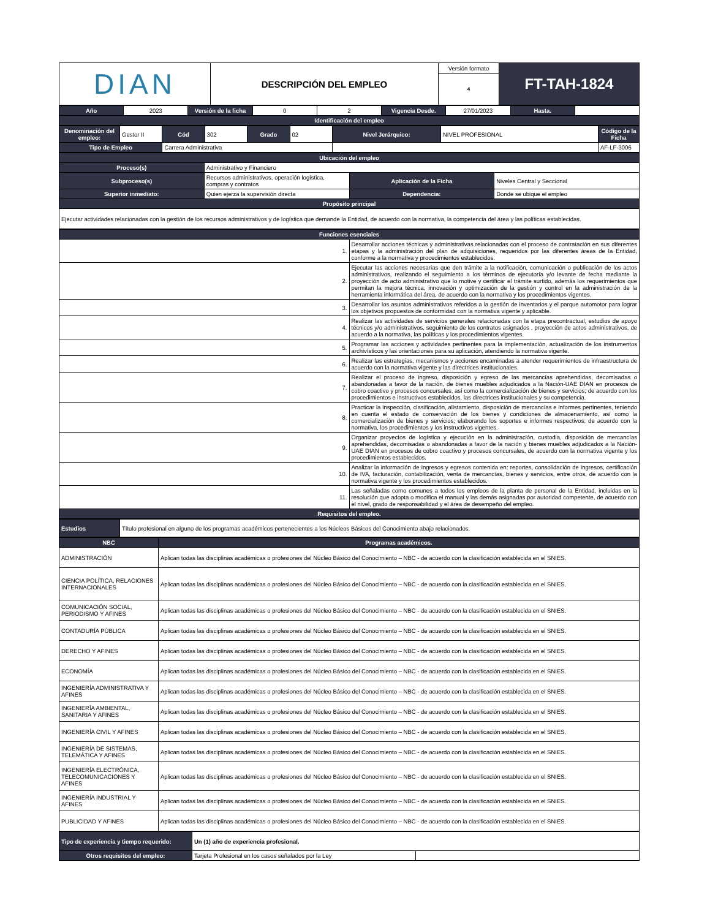| DIAN | DESCRIPCIÓN DEL EMPLEO | Versión formato | FT-TAH-1824 |
| | | 4 | |
| Año | 2023 | Versión de la ficha | 0 | 2 | Vigencia Desde. | 27/01/2023 | Hasta. | |
| Identificación del empleo | | | | | | | | |
| Denominación del empleo: | Gestor II | Cód | 302 | Grado | 02 | Nivel Jerárquico: | NIVEL PROFESIONAL | Código de la Ficha |
| Tipo de Empleo | | Carrera Administrativa | | | | | | AF-LF-3006 |
| Ubicación del empleo | | | |
| Proceso(s) | Administrativo y Financiero | | |
| Subproceso(s) | Recursos administrativos, operación logística, compras y contratos | Aplicación de la Ficha | Niveles Central y Seccional |
| Superior inmediato: | Quien ejerza la supervisión directa | Dependencia: | Donde se ubique el empleo |
| Propósito principal | | | |
| Ejecutar actividades relacionadas con la gestión de los recursos administrativos y de logística que demande la Entidad, de acuerdo con la normativa, la competencia del área y las políticas establecidas. | | | |
| Funciones esenciales | |
| 1. | Desarrollar acciones técnicas y administrativas relacionadas con el proceso de contratación en sus diferentes etapas y la administración del plan de adquisiciones, requeridos por las diferentes áreas de la Entidad, conforme a la normativa y procedimientos establecidos. |
| 2. | Ejecutar las acciones necesarias que den trámite a la notificación, comunicación o publicación de los actos administrativos, realizando el seguimiento a los términos de ejecutoría y/o levante de fecha mediante la proyección de acto administrativo que lo motive y certificar el trámite surtido, además los requerimientos que permitan la mejora técnica, innovación y optimización de la gestión y control en la administración de la herramienta informática del área, de acuerdo con la normativa y los procedimientos vigentes. |
| 3. | Desarrollar los asuntos administrativos referidos a la gestión de inventarios y el parque automotor para lograr los objetivos propuestos de conformidad con la normativa vigente y aplicable. |
| 4. | Realizar las actividades de servicios generales relacionadas con la etapa precontractual, estudios de apoyo técnicos y/o administrativos, seguimiento de los contratos asignados , proyección de actos administrativos, de acuerdo a la normativa, las políticas y los procedimientos vigentes. |
| 5. | Programar las acciones y actividades pertinentes para la implementación, actualización de los instrumentos archivísticos y las orientaciones para su aplicación, atendiendo la normativa vigente. |
| 6. | Realizar las estrategias, mecanismos y acciones encaminadas a atender requerimientos de infraestructura de acuerdo con la normativa vigente y las directrices institucionales. |
| 7. | Realizar el proceso de ingreso, disposición y egreso de las mercancías aprehendidas, decomisadas o abandonadas a favor de la nación, de bienes muebles adjudicados a la Nación-UAE DIAN en procesos de cobro coactivo y procesos concursales, así como la comercialización de bienes y servicios; de acuerdo con los procedimientos e instructivos establecidos, las directrices institucionales y su competencia. |
| 8. | Practicar la inspección, clasificación, alistamiento, disposición de mercancías e informes pertinentes, teniendo en cuenta el estado de conservación de los bienes y condiciones de almacenamiento, así como la comercialización de bienes y servicios; elaborando los soportes e informes respectivos; de acuerdo con la normativa, los procedimientos y los instructivos vigentes. |
| 9. | Organizar proyectos de logística y ejecución en la administración, custodia, disposición de mercancías aprehendidas, decomisadas o abandonadas a favor de la nación y bienes muebles adjudicados a la Nación-UAE DIAN en procesos de cobro coactivo y procesos concursales, de acuerdo con la normativa vigente y los procedimientos establecidos. |
| 10. | Analizar la información de ingresos y egresos contenida en: reportes, consolidación de ingresos, certificación de IVA, facturación, contabilización, venta de mercancías, bienes y servicios, entre otros, de acuerdo con la normativa vigente y los procedimientos establecidos. |
| 11. | Las señaladas como comunes a todos los empleos de la planta de personal de la Entidad, incluidas en la resolución que adopta o modifica el manual y las demás asignadas por autoridad competente, de acuerdo con el nivel, grado de responsabilidad y el área de desempeño del empleo. |
| Requisitos del empleo. | |
| Estudios | Título profesional en alguno de los programas académicos pertenecientes a los Núcleos Básicos del Conocimiento abajo relacionados. |
| NBC | Programas académicos. |
| --- | --- |
| ADMINISTRACIÓN | Aplican todas las disciplinas académicas o profesiones del Núcleo Básico del Conocimiento – NBC - de acuerdo con la clasificación establecida en el SNIES. |
| CIENCIA POLÍTICA, RELACIONES INTERNACIONALES | Aplican todas las disciplinas académicas o profesiones del Núcleo Básico del Conocimiento – NBC - de acuerdo con la clasificación establecida en el SNIES. |
| COMUNICACIÓN SOCIAL, PERIODISMO Y AFINES | Aplican todas las disciplinas académicas o profesiones del Núcleo Básico del Conocimiento – NBC - de acuerdo con la clasificación establecida en el SNIES. |
| CONTADURÍA PÚBLICA | Aplican todas las disciplinas académicas o profesiones del Núcleo Básico del Conocimiento – NBC - de acuerdo con la clasificación establecida en el SNIES. |
| DERECHO Y AFINES | Aplican todas las disciplinas académicas o profesiones del Núcleo Básico del Conocimiento – NBC - de acuerdo con la clasificación establecida en el SNIES. |
| ECONOMÍA | Aplican todas las disciplinas académicas o profesiones del Núcleo Básico del Conocimiento – NBC - de acuerdo con la clasificación establecida en el SNIES. |
| INGENIERÍA ADMINISTRATIVA Y AFINES | Aplican todas las disciplinas académicas o profesiones del Núcleo Básico del Conocimiento – NBC - de acuerdo con la clasificación establecida en el SNIES. |
| INGENIERÍA AMBIENTAL, SANITARIA Y AFINES | Aplican todas las disciplinas académicas o profesiones del Núcleo Básico del Conocimiento – NBC - de acuerdo con la clasificación establecida en el SNIES. |
| INGENIERÍA CIVIL Y AFINES | Aplican todas las disciplinas académicas o profesiones del Núcleo Básico del Conocimiento – NBC - de acuerdo con la clasificación establecida en el SNIES. |
| INGENIERÍA DE SISTEMAS, TELEMÁTICA Y AFINES | Aplican todas las disciplinas académicas o profesiones del Núcleo Básico del Conocimiento – NBC - de acuerdo con la clasificación establecida en el SNIES. |
| INGENIERÍA ELECTRÓNICA, TELECOMUNICACIONES Y AFINES | Aplican todas las disciplinas académicas o profesiones del Núcleo Básico del Conocimiento – NBC - de acuerdo con la clasificación establecida en el SNIES. |
| INGENIERÍA INDUSTRIAL Y AFINES | Aplican todas las disciplinas académicas o profesiones del Núcleo Básico del Conocimiento – NBC - de acuerdo con la clasificación establecida en el SNIES. |
| PUBLICIDAD Y AFINES | Aplican todas las disciplinas académicas o profesiones del Núcleo Básico del Conocimiento – NBC - de acuerdo con la clasificación establecida en el SNIES. |
| Tipo de experiencia y tiempo requerido: | Un (1) año de experiencia profesional. | |
| Otros requisitos del empleo: | Tarjeta Profesional en los casos señalados por la Ley | |